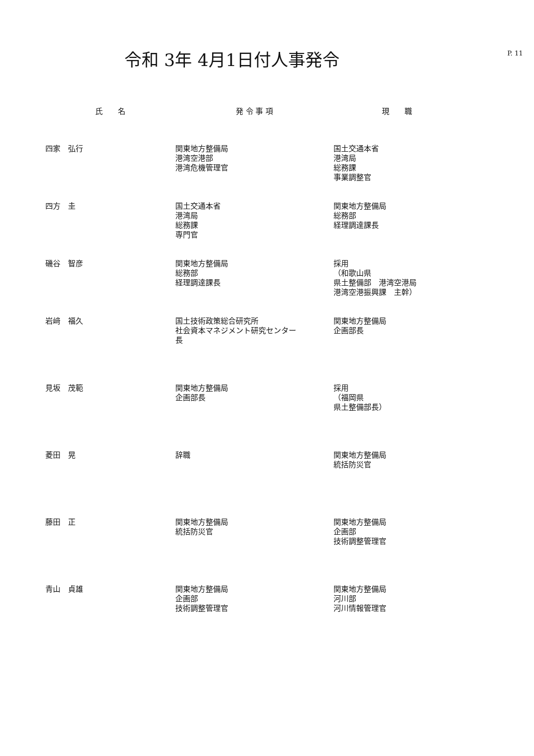P. 11
令和 3年 4月1日付人事発令
| 氏 名 | 発 令 事 項 | 現 職 |
| --- | --- | --- |
| 四家 弘行 | 関東地方整備局 港湾空港部 港湾危機管理官 | 国土交通本省 港湾局 総務課 事業調整官 |
| 四方 圭 | 国土交通本省 港湾局 総務課 専門官 | 関東地方整備局 総務部 経理調達課長 |
| 磯谷 智彦 | 関東地方整備局 総務部 経理調達課長 | 採用 （和歌山県 県土整備部 港湾空港局 港湾空港振興課 主幹） |
| 岩﨑 福久 | 国土技術政策総合研究所 社会資本マネジメント研究センター 長 | 関東地方整備局 企画部長 |
| 見坂 茂範 | 関東地方整備局 企画部長 | 採用 （福岡県 県土整備部長） |
| 菱田 晃 | 辞職 | 関東地方整備局 統括防災官 |
| 藤田 正 | 関東地方整備局 統括防災官 | 関東地方整備局 企画部 技術調整管理官 |
| 青山 貞雄 | 関東地方整備局 企画部 技術調整管理官 | 関東地方整備局 河川部 河川情報管理官 |